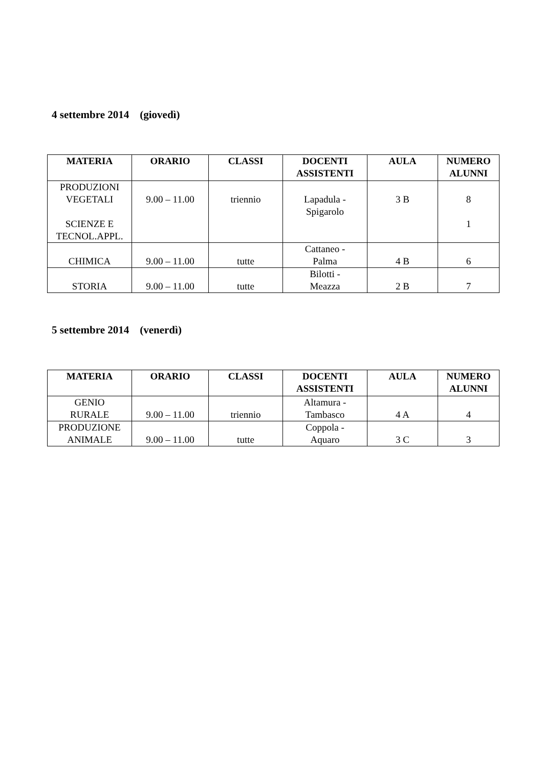4 settembre 2014 (giovedì)
| MATERIA | ORARIO | CLASSI | DOCENTI ASSISTENTI | AULA | NUMERO ALUNNI |
| --- | --- | --- | --- | --- | --- |
| PRODUZIONI VEGETALI SCIENZE E TECNOL.APPL. | 9.00 – 11.00 | triennio | Lapadula - Spigarolo | 3 B | 8 1 |
| CHIMICA | 9.00 – 11.00 | tutte | Cattaneo - Palma | 4 B | 6 |
| STORIA | 9.00 – 11.00 | tutte | Bilotti - Meazza | 2 B | 7 |
5 settembre 2014 (venerdì)
| MATERIA | ORARIO | CLASSI | DOCENTI ASSISTENTI | AULA | NUMERO ALUNNI |
| --- | --- | --- | --- | --- | --- |
| GENIO RURALE | 9.00 – 11.00 | triennio | Altamura - Tambasco | 4 A | 4 |
| PRODUZIONE ANIMALE | 9.00 – 11.00 | tutte | Coppola - Aquaro | 3 C | 3 |